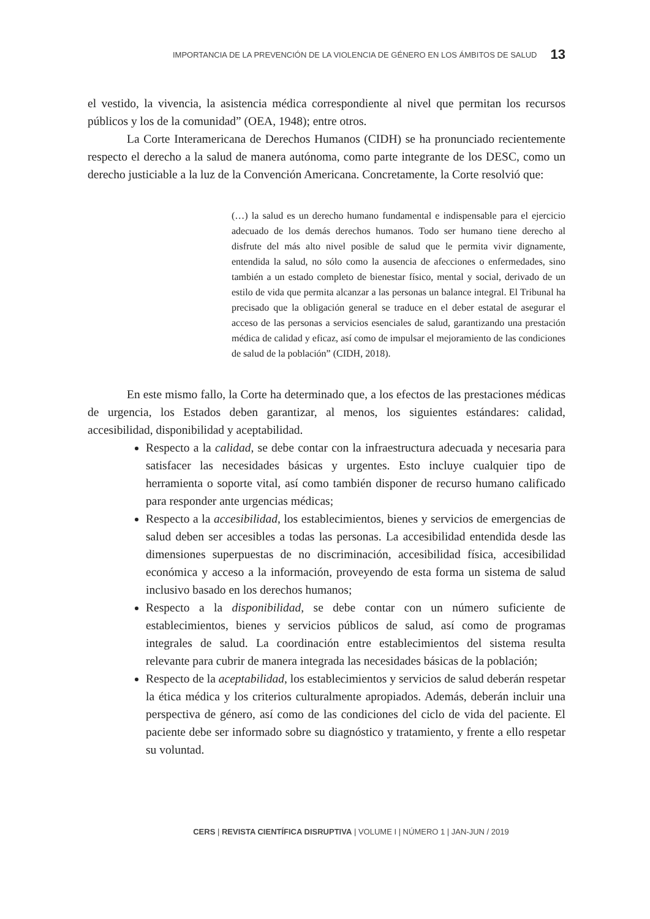IMPORTANCIA DE LA PREVENCIÓN DE LA VIOLENCIA DE GÉNERO EN LOS ÁMBITOS DE SALUD 13
el vestido, la vivencia, la asistencia médica correspondiente al nivel que permitan los recursos públicos y los de la comunidad” (OEA, 1948); entre otros.
La Corte Interamericana de Derechos Humanos (CIDH) se ha pronunciado recientemente respecto el derecho a la salud de manera autónoma, como parte integrante de los DESC, como un derecho justiciable a la luz de la Convención Americana. Concretamente, la Corte resolvió que:
(…) la salud es un derecho humano fundamental e indispensable para el ejercicio adecuado de los demás derechos humanos. Todo ser humano tiene derecho al disfrute del más alto nivel posible de salud que le permita vivir dignamente, entendida la salud, no sólo como la ausencia de afecciones o enfermedades, sino también a un estado completo de bienestar físico, mental y social, derivado de un estilo de vida que permita alcanzar a las personas un balance integral. El Tribunal ha precisado que la obligación general se traduce en el deber estatal de asegurar el acceso de las personas a servicios esenciales de salud, garantizando una prestación médica de calidad y eficaz, así como de impulsar el mejoramiento de las condiciones de salud de la población” (CIDH, 2018).
En este mismo fallo, la Corte ha determinado que, a los efectos de las prestaciones médicas de urgencia, los Estados deben garantizar, al menos, los siguientes estándares: calidad, accesibilidad, disponibilidad y aceptabilidad.
Respecto a la calidad, se debe contar con la infraestructura adecuada y necesaria para satisfacer las necesidades básicas y urgentes. Esto incluye cualquier tipo de herramienta o soporte vital, así como también disponer de recurso humano calificado para responder ante urgencias médicas;
Respecto a la accesibilidad, los establecimientos, bienes y servicios de emergencias de salud deben ser accesibles a todas las personas. La accesibilidad entendida desde las dimensiones superpuestas de no discriminación, accesibilidad física, accesibilidad económica y acceso a la información, proveyendo de esta forma un sistema de salud inclusivo basado en los derechos humanos;
Respecto a la disponibilidad, se debe contar con un número suficiente de establecimientos, bienes y servicios públicos de salud, así como de programas integrales de salud. La coordinación entre establecimientos del sistema resulta relevante para cubrir de manera integrada las necesidades básicas de la población;
Respecto de la aceptabilidad, los establecimientos y servicios de salud deberán respetar la ética médica y los criterios culturalmente apropiados. Además, deberán incluir una perspectiva de género, así como de las condiciones del ciclo de vida del paciente. El paciente debe ser informado sobre su diagnóstico y tratamiento, y frente a ello respetar su voluntad.
CERS | REVISTA CIENTÍFICA DISRUPTIVA | VOLUME I | NÚMERO 1 | JAN-JUN / 2019